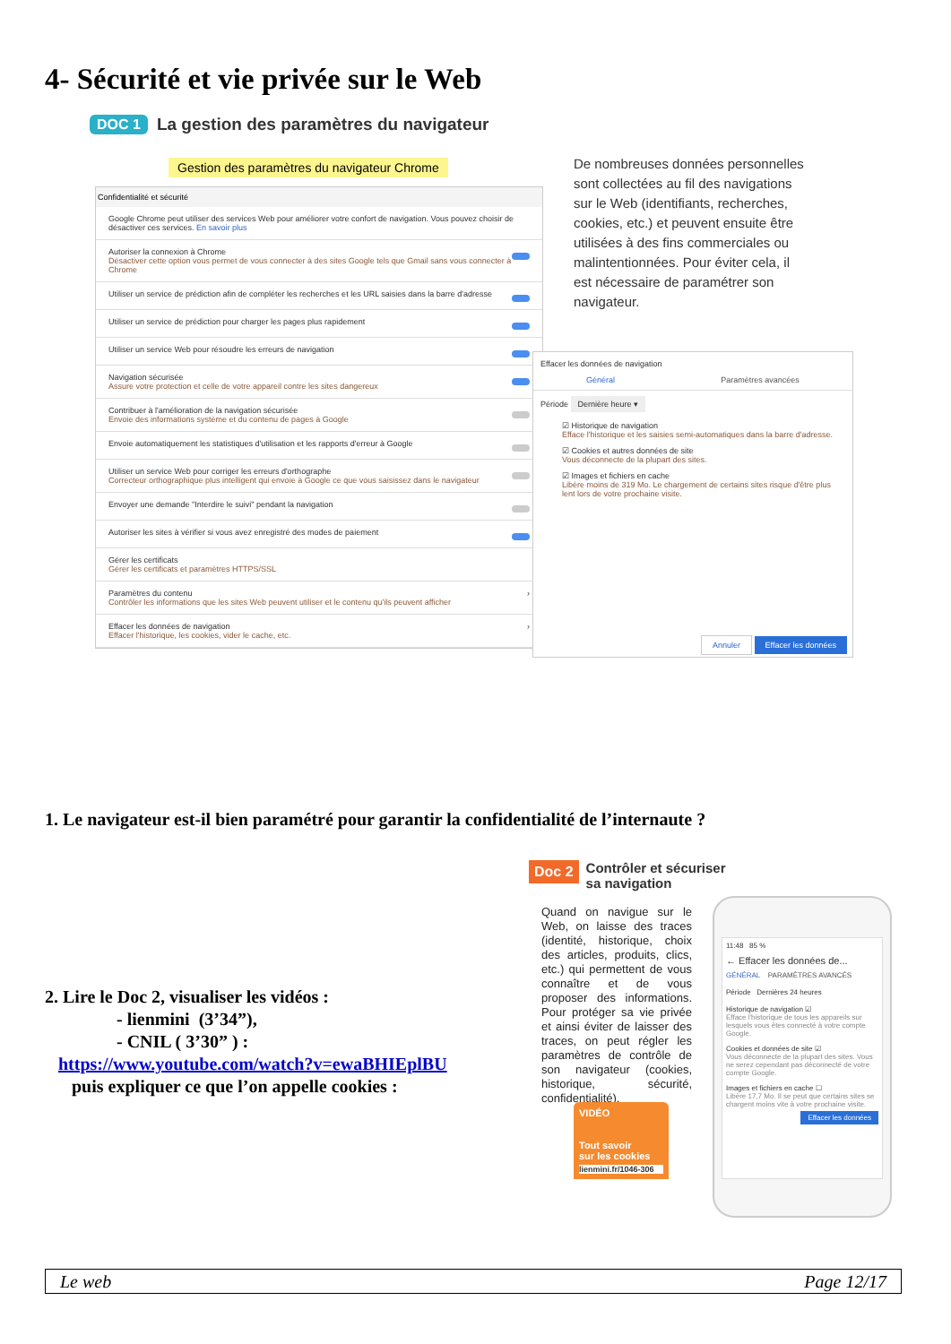4- Sécurité et vie privée sur le Web
DOC 1 La gestion des paramètres du navigateur
Gestion des paramètres du navigateur Chrome
De nombreuses données personnelles sont collectées au fil des navigations sur le Web (identifiants, recherches, cookies, etc.) et peuvent ensuite être utilisées à des fins commerciales ou malintentionnées. Pour éviter cela, il est nécessaire de paramétrer son navigateur.
Confidentialité et sécurité
Google Chrome peut utiliser des services Web pour améliorer votre confort de navigation. Vous pouvez choisir de désactiver ces services. En savoir plus
Autoriser la connexion à Chrome
Désactiver cette option vous permet de vous connecter à des sites Google tels que Gmail sans vous connecter à Chrome
Utiliser un service de prédiction afin de compléter les recherches et les URL saisies dans la barre d'adresse
Utiliser un service de prédiction pour charger les pages plus rapidement
Utiliser un service Web pour résoudre les erreurs de navigation
Navigation sécurisée
Assure votre protection et celle de votre appareil contre les sites dangereux
Contribuer à l'amélioration de la navigation sécurisée
Envoie des informations système et du contenu de pages à Google
Envoie automatiquement les statistiques d'utilisation et les rapports d'erreur à Google
Utiliser un service Web pour corriger les erreurs d'orthographe
Correcteur orthographique plus intelligent qui envoie à Google ce que vous saisissez dans le navigateur
Envoyer une demande "Interdire le suivi" pendant la navigation
Autoriser les sites à vérifier si vous avez enregistré des modes de paiement
Gérer les certificats
Gérer les certificats et paramètres HTTPS/SSL
Paramètres du contenu
Contrôler les informations que les sites Web peuvent utiliser et le contenu qu'ils peuvent afficher
›
Effacer les données de navigation
Effacer l'historique, les cookies, vider le cache, etc.
›
Effacer les données de navigation
Général Paramètres avancées
Période Dernière heure ▾
☑ Historique de navigation
Efface l'historique et les saisies semi-automatiques dans la barre d'adresse.
☑ Cookies et autres données de site
Vous déconnecte de la plupart des sites.
☑ Images et fichiers en cache
Libère moins de 319 Mo. Le chargement de certains sites risque d'être plus lent lors de votre prochaine visite.
Annuler Effacer les données
1. Le navigateur est-il bien paramétré pour garantir la confidentialité de l’internaute ?
2. Lire le Doc 2, visualiser les vidéos :
- lienmini (3’34”),
- CNIL ( 3’30” ) :
https://www.youtube.com/watch?v=ewaBHIEplBU
puis expliquer ce que l’on appelle cookies :
Doc 2 Contrôler et sécuriser
sa navigation
Quand on navigue sur le Web, on laisse des traces (identité, historique, choix des articles, produits, clics, etc.) qui permettent de vous connaître et de vous proposer des informations. Pour protéger sa vie privée et ainsi éviter de laisser des traces, on peut régler les paramètres de contrôle de son navigateur (cookies, historique, sécurité, confidentialité).
VIDÉO
Tout savoir
sur les cookies
lienmini.fr/1046-306
11:48 85 %
← Effacer les données de...
GÉNÉRAL PARAMÈTRES AVANCÉS
Période Dernières 24 heures
Historique de navigation ☑
Efface l'historique de tous les appareils sur lesquels vous êtes connecté à votre compte Google.
Cookies et données de site ☑
Vous déconnecte de la plupart des sites. Vous ne serez cependant pas déconnecté de votre compte Google.
Images et fichiers en cache ☐
Libère 17,7 Mo. Il se peut que certains sites se chargent moins vite à votre prochaine visite.
Effacer les données
Le web Page 12/17